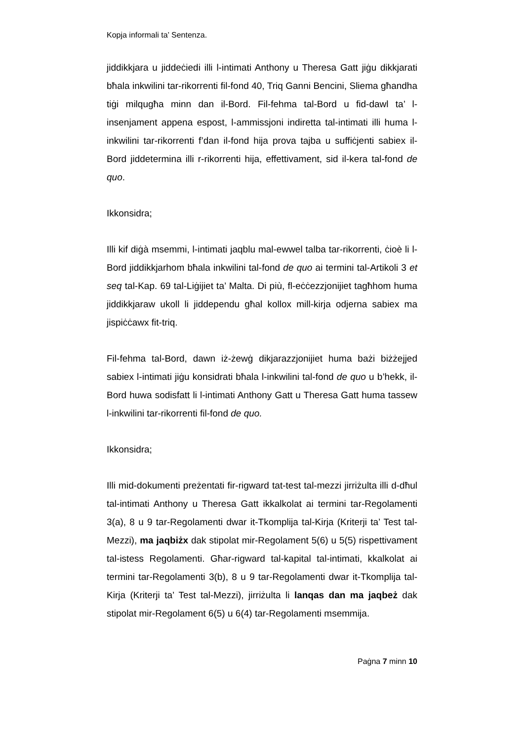Kopja informali ta’ Sentenza.
jiddikkjara u jiddeċiedi illi l-intimati Anthony u Theresa Gatt jiġu dikkjarati bħala inkwilini tar-rikorrenti fil-fond 40, Triq Ganni Bencini, Sliema għandha tiġi milqugħa minn dan il-Bord. Fil-fehma tal-Bord u fid-dawl ta’ l-insenjament appena espost, l-ammissjoni indiretta tal-intimati illi huma l-inkwilini tar-rikorrenti f’dan il-fond hija prova tajba u suffiċjenti sabiex il-Bord jiddetermina illi r-rikorrenti hija, effettivament, sid il-kera tal-fond de quo.
Ikkonsidra;
Illi kif diġà msemmi, l-intimati jaqblu mal-ewwel talba tar-rikorrenti, ċioè li l-Bord jiddikkjarhom bħala inkwilini tal-fond de quo ai termini tal-Artikoli 3 et seq tal-Kap. 69 tal-Liġijiet ta’ Malta. Di più, fl-eċċezzjonijiet tagħhom huma jiddikkjaraw ukoll li jiddependu għal kollox mill-kirja odjerna sabiex ma jispiċċawx fit-triq.
Fil-fehma tal-Bord, dawn iż-żewġ dikjarazzjonijiet huma bażi biżżejjed sabiex l-intimati jiġu konsidrati bħala l-inkwilini tal-fond de quo u b’hekk, il-Bord huwa sodisfatt li l-intimati Anthony Gatt u Theresa Gatt huma tassew l-inkwilini tar-rikorrenti fil-fond de quo.
Ikkonsidra;
Illi mid-dokumenti preżentati fir-rigward tat-test tal-mezzi jirriżulta illi d-dħul tal-intimati Anthony u Theresa Gatt ikkalkolat ai termini tar-Regolamenti 3(a), 8 u 9 tar-Regolamenti dwar it-Tkomplija tal-Kirja (Kriterji ta’ Test tal-Mezzi), ma jaqbiżx dak stipolat mir-Regolament 5(6) u 5(5) rispettivament tal-istess Regolamenti. Għar-rigward tal-kapital tal-intimati, kkalkolat ai termini tar-Regolamenti 3(b), 8 u 9 tar-Regolamenti dwar it-Tkomplija tal-Kirja (Kriterji ta’ Test tal-Mezzi), jirriżulta li lanqas dan ma jaqbeż dak stipolat mir-Regolament 6(5) u 6(4) tar-Regolamenti msemmija.
Paġna 7 minn 10